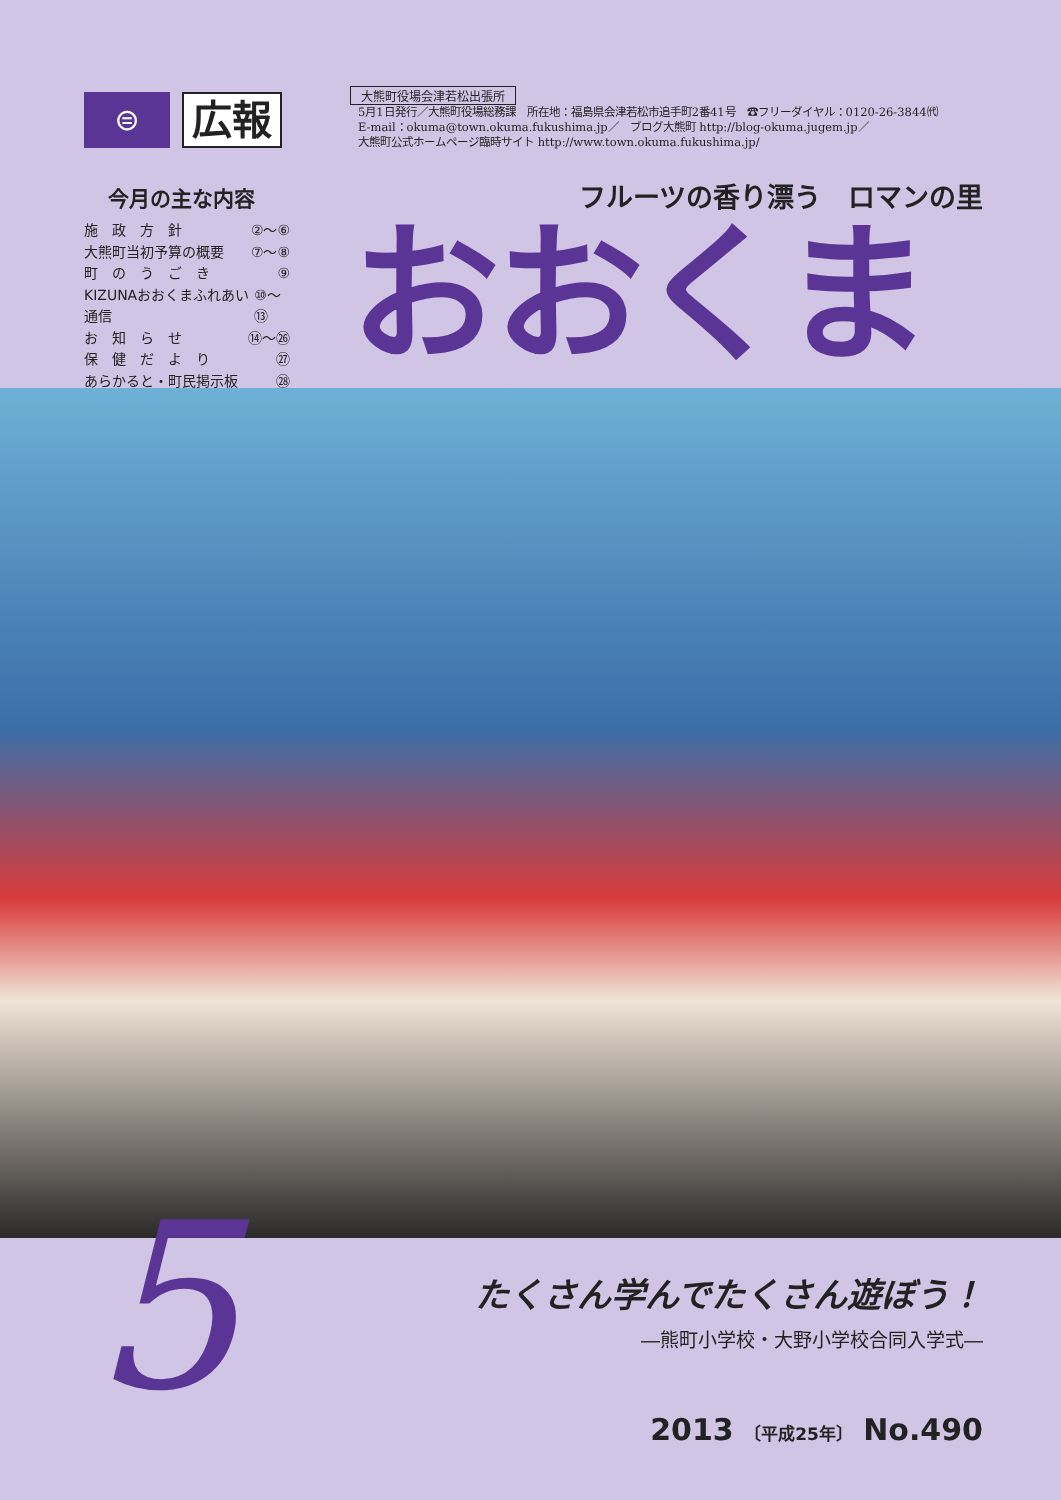⊜
広報
今月の主な内容
施　政　方　針 ②～⑥
大熊町当初予算の概要 ⑦～⑧
町　の　う　ご　き ⑨
KIZUNAおおくまふれあい通信 ⑩～⑬
お　知　ら　せ ⑭～㉖
保　健　だ　よ　り ㉗
あらかると・町民掲示板 ㉘
大熊町役場会津若松出張所
5月1日発行／大熊町役場総務課　所在地：福島県会津若松市追手町2番41号　☎フリーダイヤル：0120-26-3844㈹
E-mail：okuma@town.okuma.fukushima.jp／　ブログ大熊町 http://blog-okuma.jugem.jp／
大熊町公式ホームページ臨時サイト http://www.town.okuma.fukushima.jp/
フルーツの香り漂う　ロマンの里
おおくま
5
たくさん学んでたくさん遊ぼう！
―熊町小学校・大野小学校合同入学式―
2013 〔平成25年〕 No.490